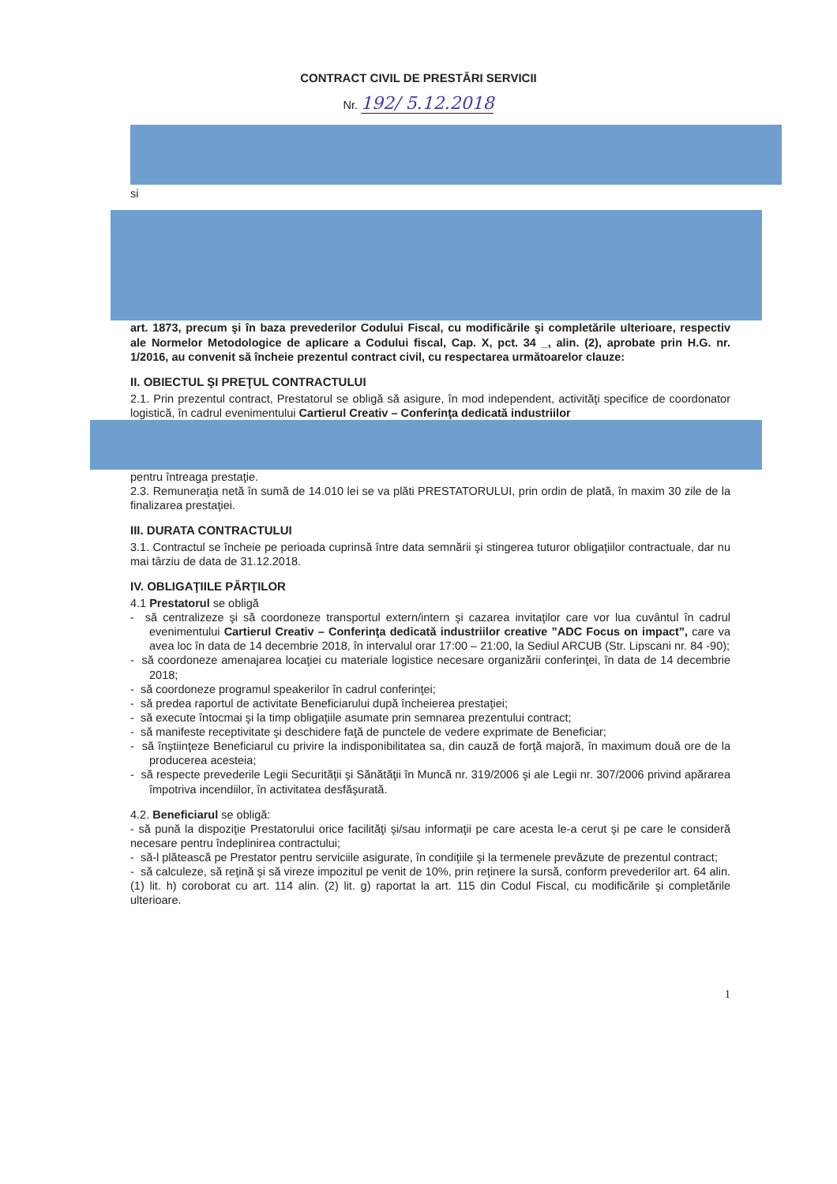CONTRACT CIVIL DE PRESTĂRI SERVICII
Nr. 192/ 5.12.2018
si
art. 1873, precum şi în baza prevederilor Codului Fiscal, cu modificările şi completările ulterioare, respectiv ale Normelor Metodologice de aplicare a Codului fiscal, Cap. X, pct. 34 _, alin. (2), aprobate prin H.G. nr. 1/2016, au convenit să încheie prezentul contract civil, cu respectarea următoarelor clauze:
II. OBIECTUL ŞI PREŢUL CONTRACTULUI
2.1. Prin prezentul contract, Prestatorul se obligă să asigure, în mod independent, activităţi specifice de coordonator logistică, în cadrul evenimentului Cartierul Creativ – Conferinţa dedicată industriilor
pentru întreaga prestaţie.
2.3. Remuneraţia netă în sumă de 14.010 lei se va plăti PRESTATORULUI, prin ordin de plată, în maxim 30 zile de la finalizarea prestaţiei.
III. DURATA CONTRACTULUI
3.1. Contractul se încheie pe perioada cuprinsă între data semnării şi stingerea tuturor obligaţiilor contractuale, dar nu mai târziu de data de 31.12.2018.
IV. OBLIGAŢIILE PĂRŢILOR
4.1 Prestatorul se obligă
- să centralizeze şi să coordoneze transportul extern/intern şi cazarea invitaţilor care vor lua cuvântul în cadrul evenimentului Cartierul Creativ – Conferinţa dedicată industriilor creative ”ADC Focus on impact”, care va avea loc în data de 14 decembrie 2018, în intervalul orar 17:00 – 21:00, la Sediul ARCUB (Str. Lipscani nr. 84 -90);
- să coordoneze amenajarea locaţiei cu materiale logistice necesare organizării conferinţei, în data de 14 decembrie 2018;
- să coordoneze programul speakerilor în cadrul conferinţei;
- să predea raportul de activitate Beneficiarului după încheierea prestaţiei;
- să execute întocmai şi la timp obligaţiile asumate prin semnarea prezentului contract;
- să manifeste receptivitate şi deschidere faţă de punctele de vedere exprimate de Beneficiar;
- să înştiinţeze Beneficiarul cu privire la indisponibilitatea sa, din cauză de forţă majoră, în maximum două ore de la producerea acesteia;
- să respecte prevederile Legii Securităţii şi Sănătăţii în Muncă nr. 319/2006 şi ale Legii nr. 307/2006 privind apărarea împotriva incendiilor, în activitatea desfăşurată.
4.2. Beneficiarul se obligă:
- să pună la dispoziţie Prestatorului orice facilităţi şi/sau informaţii pe care acesta le-a cerut şi pe care le consideră necesare pentru îndeplinirea contractului;
- să-l plătească pe Prestator pentru serviciile asigurate, în condiţiile şi la termenele prevăzute de prezentul contract;
- să calculeze, să reţină şi să vireze impozitul pe venit de 10%, prin reţinere la sursă, conform prevederilor art. 64 alin. (1) lit. h) coroborat cu art. 114 alin. (2) lit. g) raportat la art. 115 din Codul Fiscal, cu modificările şi completările ulterioare.
1